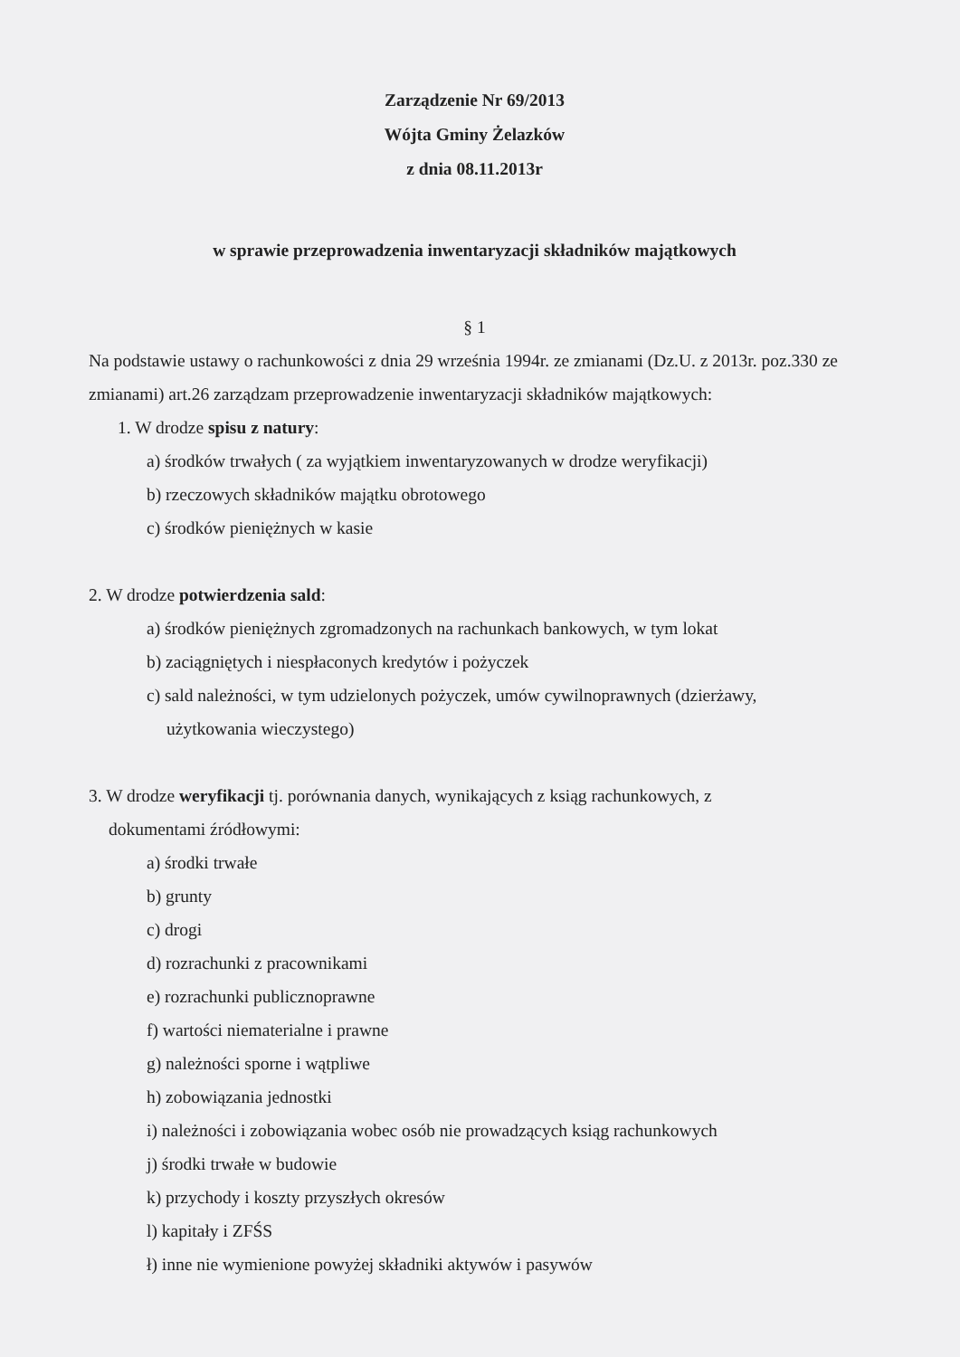Zarządzenie Nr 69/2013
Wójta Gminy Żelazków
z dnia 08.11.2013r
w sprawie przeprowadzenia inwentaryzacji składników majątkowych
§ 1
Na podstawie ustawy o rachunkowości z dnia 29 września 1994r. ze zmianami (Dz.U. z 2013r. poz.330 ze zmianami) art.26 zarządzam przeprowadzenie inwentaryzacji składników majątkowych:
1. W drodze spisu z natury:
a) środków trwałych ( za wyjątkiem inwentaryzowanych w drodze weryfikacji)
b) rzeczowych składników majątku obrotowego
c) środków pieniężnych w kasie
2. W drodze potwierdzenia sald:
a) środków pieniężnych zgromadzonych na rachunkach bankowych, w tym lokat
b) zaciągniętych i niespłaconych kredytów i pożyczek
c) sald należności, w tym udzielonych pożyczek, umów cywilnoprawnych (dzierżawy,
użytkowania wieczystego)
3. W drodze weryfikacji tj. porównania danych, wynikających z ksiąg rachunkowych, z
dokumentami źródłowymi:
a) środki trwałe
b) grunty
c) drogi
d) rozrachunki z pracownikami
e) rozrachunki publicznoprawne
f) wartości niematerialne i prawne
g) należności sporne i wątpliwe
h) zobowiązania jednostki
i) należności i zobowiązania wobec osób nie prowadzących ksiąg rachunkowych
j) środki trwałe w budowie
k) przychody i koszty przyszłych okresów
l) kapitały i ZFŚS
ł) inne nie wymienione powyżej składniki aktywów i pasywów